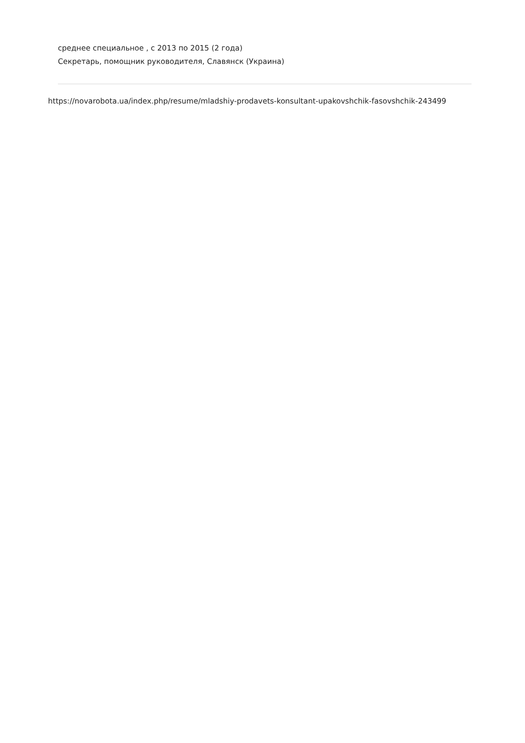среднее специальное , с 2013 по 2015 (2 года)
Секретарь, помощник руководителя, Славянск (Украина)
https://novarobota.ua/index.php/resume/mladshiy-prodavets-konsultant-upakovshchik-fasovshchik-243499